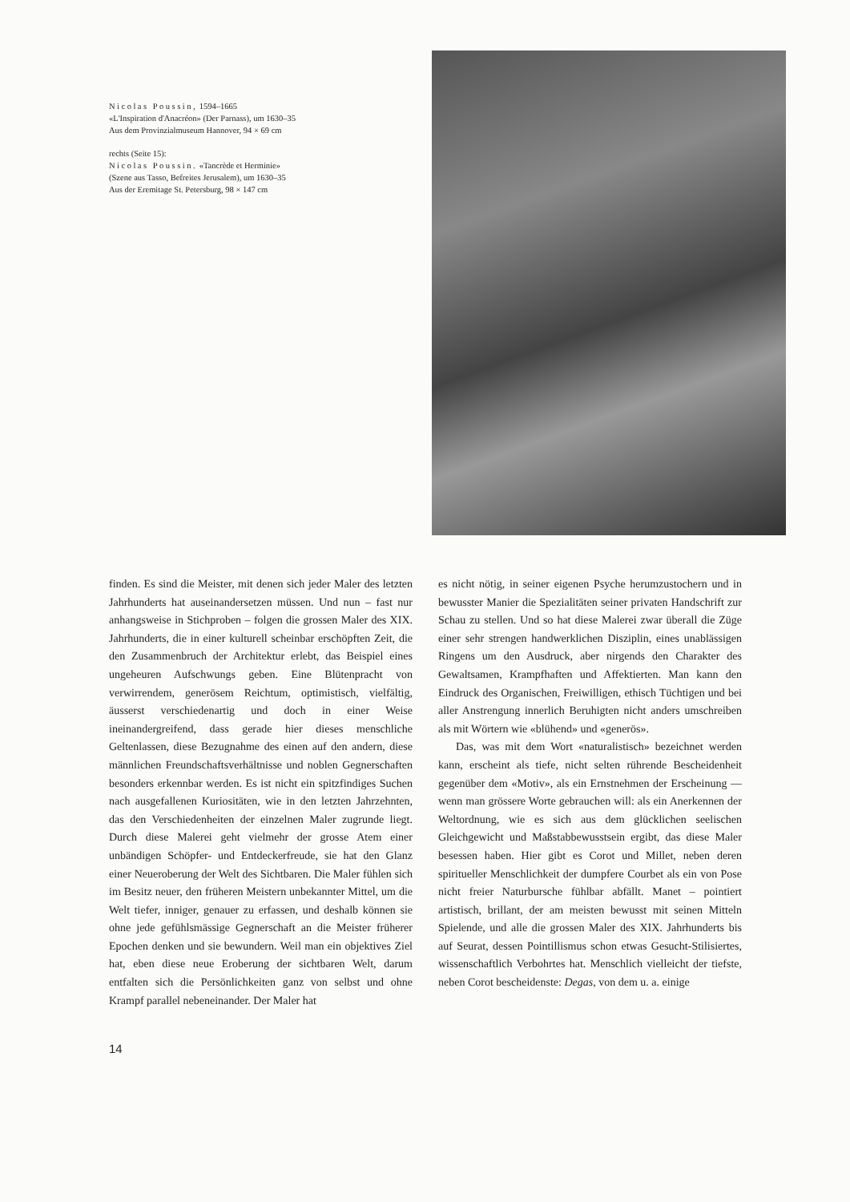Nicolas Poussin, 1594–1665
«L'Inspiration d'Anacréon» (Der Parnass), um 1630–35
Aus dem Provinzialmuseum Hannover, 94 × 69 cm
rechts (Seite 15):
Nicolas Poussin. «Tancrède et Herminie»
(Szene aus Tasso, Befreites Jerusalem), um 1630–35
Aus der Eremitage St. Petersburg, 98 × 147 cm
finden. Es sind die Meister, mit denen sich jeder Maler des letzten Jahrhunderts hat auseinandersetzen müssen. Und nun – fast nur anhangsweise in Stichproben – folgen die grossen Maler des XIX. Jahrhunderts, die in einer kulturell scheinbar erschöpften Zeit, die den Zusammenbruch der Architektur erlebt, das Beispiel eines ungeheuren Aufschwungs geben. Eine Blütenpracht von verwirrendem, generösem Reichtum, optimistisch, vielfältig, äusserst verschiedenartig und doch in einer Weise ineinandergreifend, dass gerade hier dieses menschliche Geltenlassen, diese Bezugnahme des einen auf den andern, diese männlichen Freundschaftsverhältnisse und noblen Gegnerschaften besonders erkennbar werden. Es ist nicht ein spitzfindiges Suchen nach ausgefallenen Kuriositäten, wie in den letzten Jahrzehnten, das den Verschiedenheiten der einzelnen Maler zugrunde liegt. Durch diese Malerei geht vielmehr der grosse Atem einer unbändigen Schöpfer- und Entdeckerfreude, sie hat den Glanz einer Neueroberung der Welt des Sichtbaren. Die Maler fühlen sich im Besitz neuer, den früheren Meistern unbekannter Mittel, um die Welt tiefer, inniger, genauer zu erfassen, und deshalb können sie ohne jede gefühlsmässige Gegnerschaft an die Meister früherer Epochen denken und sie bewundern. Weil man ein objektives Ziel hat, eben diese neue Eroberung der sichtbaren Welt, darum entfalten sich die Persönlichkeiten ganz von selbst und ohne Krampf parallel nebeneinander. Der Maler hat
es nicht nötig, in seiner eigenen Psyche herumzustochern und in bewusster Manier die Spezialitäten seiner privaten Handschrift zur Schau zu stellen. Und so hat diese Malerei zwar überall die Züge einer sehr strengen handwerklichen Disziplin, eines unablässigen Ringens um den Ausdruck, aber nirgends den Charakter des Gewaltsamen, Krampfhaften und Affektierten. Man kann den Eindruck des Organischen, Freiwilligen, ethisch Tüchtigen und bei aller Anstrengung innerlich Beruhigten nicht anders umschreiben als mit Wörtern wie «blühend» und «generös».
Das, was mit dem Wort «naturalistisch» bezeichnet werden kann, erscheint als tiefe, nicht selten rührende Bescheidenheit gegenüber dem «Motiv», als ein Ernstnehmen der Erscheinung — wenn man grössere Worte gebrauchen will: als ein Anerkennen der Weltordnung, wie es sich aus dem glücklichen seelischen Gleichgewicht und Maßstabbewusstsein ergibt, das diese Maler besessen haben. Hier gibt es Corot und Millet, neben deren spiritueller Menschlichkeit der dumpfere Courbet als ein von Pose nicht freier Naturbursche fühlbar abfällt. Manet – pointiert artistisch, brillant, der am meisten bewusst mit seinen Mitteln Spielende, und alle die grossen Maler des XIX. Jahrhunderts bis auf Seurat, dessen Pointillismus schon etwas Gesucht-Stilisiertes, wissenschaftlich Verbohrtes hat. Menschlich vielleicht der tiefste, neben Corot bescheidenste: Degas, von dem u. a. einige
14